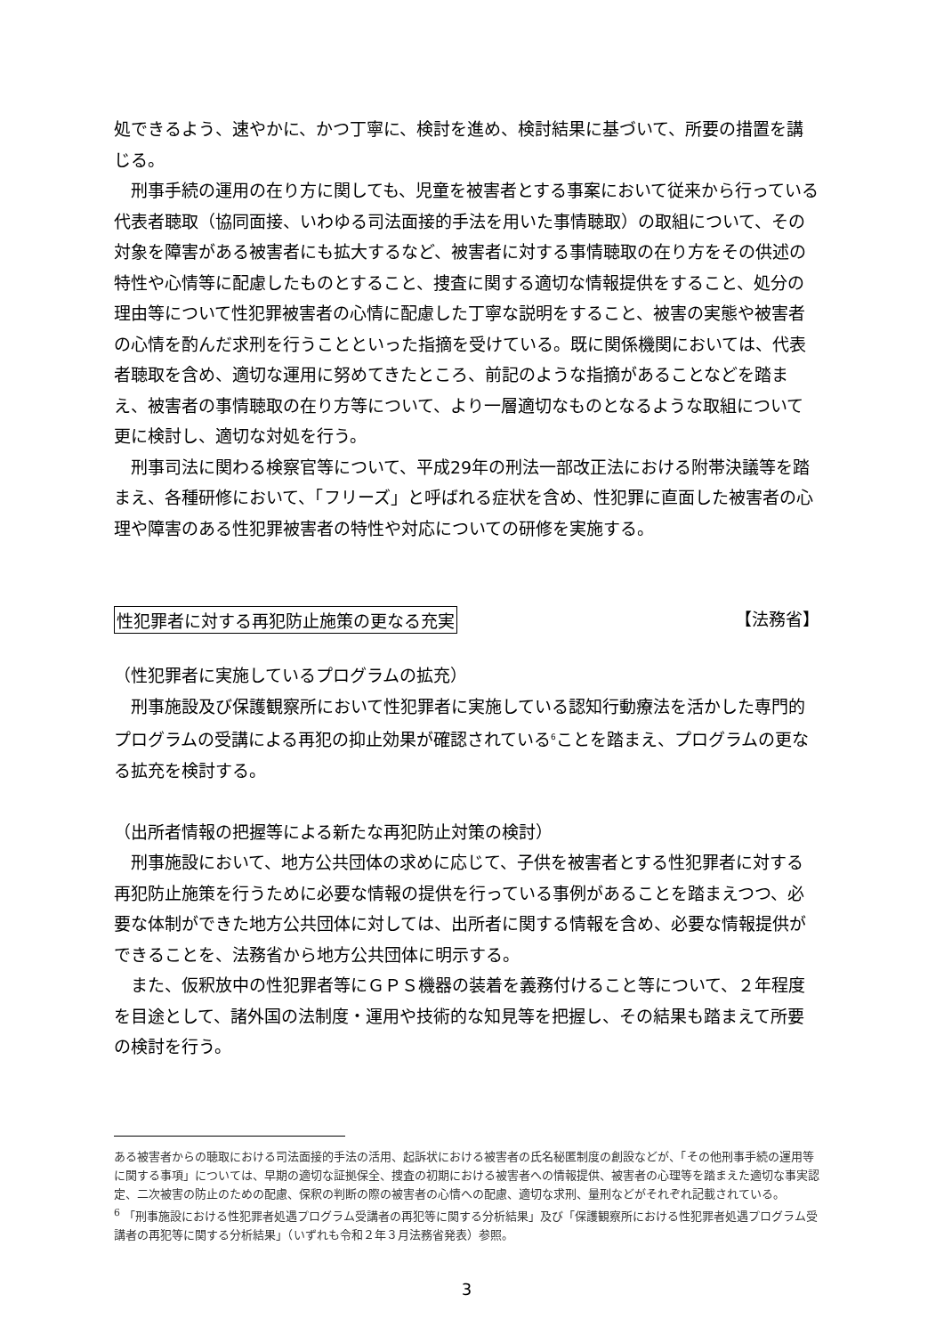処できるよう、速やかに、かつ丁寧に、検討を進め、検討結果に基づいて、所要の措置を講じる。
刑事手続の運用の在り方に関しても、児童を被害者とする事案において従来から行っている代表者聴取（協同面接、いわゆる司法面接的手法を用いた事情聴取）の取組について、その対象を障害がある被害者にも拡大するなど、被害者に対する事情聴取の在り方をその供述の特性や心情等に配慮したものとすること、捜査に関する適切な情報提供をすること、処分の理由等について性犯罪被害者の心情に配慮した丁寧な説明をすること、被害の実態や被害者の心情を酌んだ求刑を行うことといった指摘を受けている。既に関係機関においては、代表者聴取を含め、適切な運用に努めてきたところ、前記のような指摘があることなどを踏まえ、被害者の事情聴取の在り方等について、より一層適切なものとなるような取組について更に検討し、適切な対処を行う。
刑事司法に関わる検察官等について、平成29年の刑法一部改正法における附帯決議等を踏まえ、各種研修において、「フリーズ」と呼ばれる症状を含め、性犯罪に直面した被害者の心理や障害のある性犯罪被害者の特性や対応についての研修を実施する。
性犯罪者に対する再犯防止施策の更なる充実 【法務省】
（性犯罪者に実施しているプログラムの拡充）
刑事施設及び保護観察所において性犯罪者に実施している認知行動療法を活かした専門的プログラムの受講による再犯の抑止効果が確認されている<sup>6</sup>ことを踏まえ、プログラムの更なる拡充を検討する。
（出所者情報の把握等による新たな再犯防止対策の検討）
刑事施設において、地方公共団体の求めに応じて、子供を被害者とする性犯罪者に対する再犯防止施策を行うために必要な情報の提供を行っている事例があることを踏まえつつ、必要な体制ができた地方公共団体に対しては、出所者に関する情報を含め、必要な情報提供ができることを、法務省から地方公共団体に明示する。
また、仮釈放中の性犯罪者等にＧＰＳ機器の装着を義務付けること等について、２年程度を目途として、諸外国の法制度・運用や技術的な知見等を把握し、その結果も踏まえて所要の検討を行う。
ある被害者からの聴取における司法面接的手法の活用、起訴状における被害者の氏名秘匿制度の創設などが、「その他刑事手続の運用等に関する事項」については、早期の適切な証拠保全、捜査の初期における被害者への情報提供、被害者の心理等を踏まえた適切な事実認定、二次被害の防止のための配慮、保釈の判断の際の被害者の心情への配慮、適切な求刑、量刑などがそれぞれ記載されている。
<sup>6</sup> 「刑事施設における性犯罪者処遇プログラム受講者の再犯等に関する分析結果」及び「保護観察所における性犯罪者処遇プログラム受講者の再犯等に関する分析結果」（いずれも令和２年３月法務省発表）参照。
3